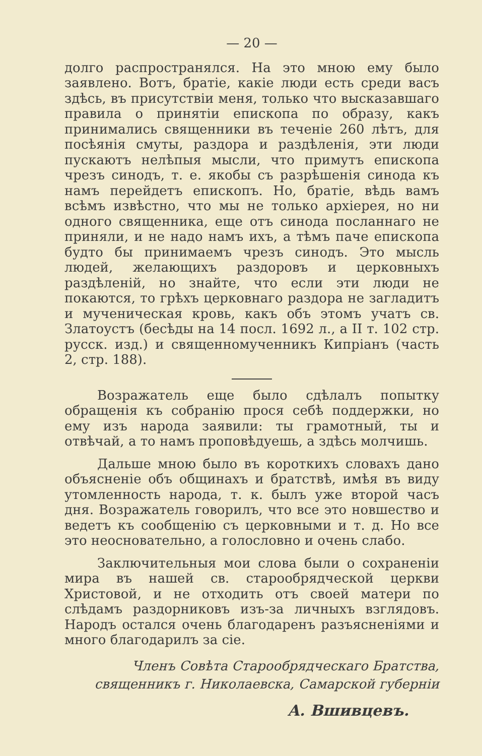— 20 —
долго распространялся. На это мною ему было заявлено. Вотъ, братіе, какіе люди есть среди васъ здѣсь, въ присутствіи меня, только что высказавшаго правила о принятіи епископа по образу, какъ принимались священники въ теченіе 260 лѣтъ, для посѣянія смуты, раздора и раздѣленія, эти люди пускаютъ нелѣпыя мысли, что примутъ епископа чрезъ синодъ, т. е. якобы съ разрѣшенія синода къ намъ перейдетъ епископъ. Но, братіе, вѣдь вамъ всѣмъ извѣстно, что мы не только архіерея, но ни одного священника, еще отъ синода посланнаго не приняли, и не надо намъ ихъ, а тѣмъ паче епископа будто бы принимаемъ чрезъ синодъ. Это мысль людей, желающихъ раздоровъ и церковныхъ раздѣленій, но знайте, что если эти люди не покаются, то грѣхъ церковнаго раздора не загладитъ и мученическая кровь, какъ объ этомъ учатъ св. Златоустъ (бесѣды на 14 посл. 1692 л., а II т. 102 стр. русск. изд.) и священномученникъ Кипріанъ (часть 2, стр. 188).
Возражатель еще было сдѣлалъ попытку обращенія къ собранію прося себѣ поддержки, но ему изъ народа заявили: ты грамотный, ты и отвѣчай, а то намъ проповѣдуешь, а здѣсь молчишь.
Дальше мною было въ короткихъ словахъ дано объясненіе объ общинахъ и братствѣ, имѣя въ виду утомленность народа, т. к. былъ уже второй часъ дня. Возражатель говорилъ, что все это новшество и ведетъ къ сообщенію съ церковными и т. д. Но все это неосновательно, а голословно и очень слабо.
Заключительныя мои слова были о сохраненіи мира въ нашей св. старообрядческой церкви Христовой, и не отходить отъ своей матери по слѣдамъ раздорниковъ изъ-за личныхъ взглядовъ. Народъ остался очень благодаренъ разъясненіями и много благодарилъ за сіе.
Членъ Совѣта Старообрядческаго Братства,
священникъ г. Николаевска, Самарской губерніи
А. Вшивцевъ.